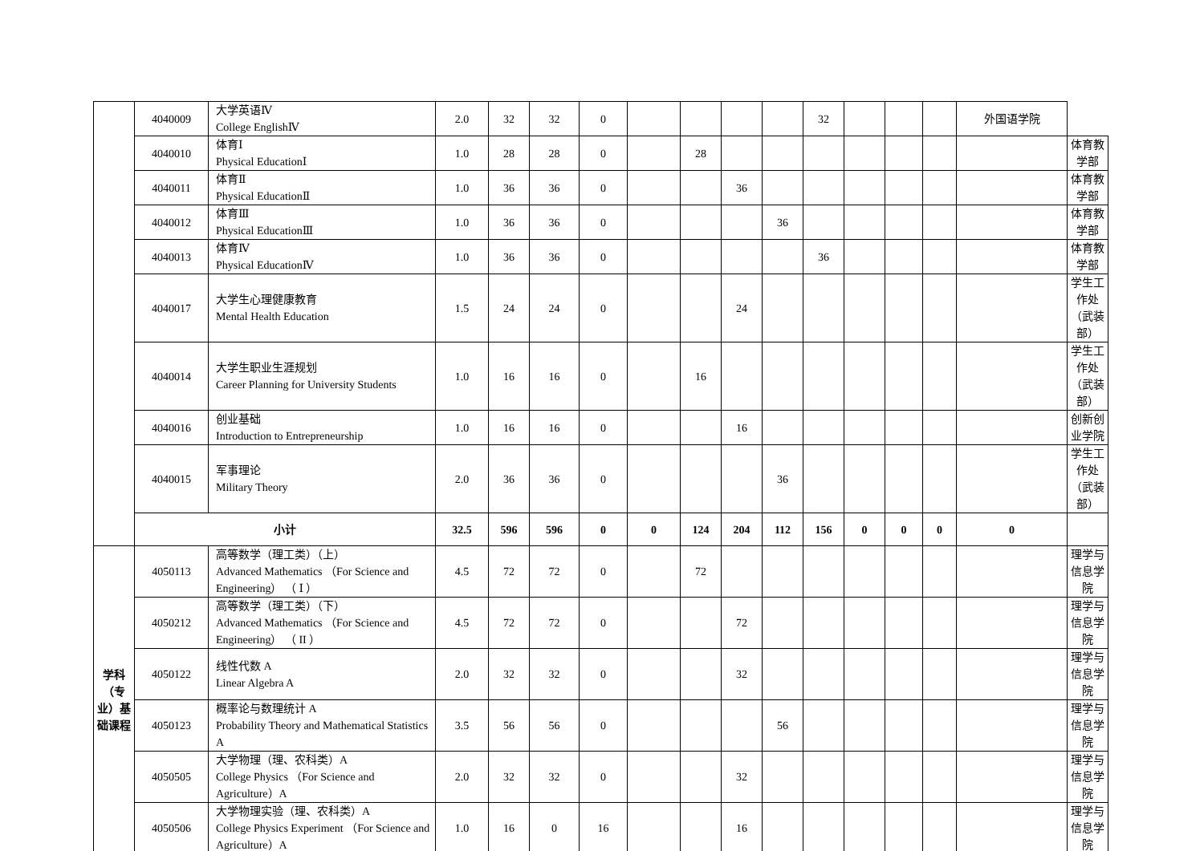| | 4040009 | 大学英语Ⅳ College EnglishⅣ | 2.0 | 32 | 32 | 0 | | | | | 32 | | | | 外国语学院 | |
| | 4040010 | 体育Ⅰ Physical EducationⅠ | 1.0 | 28 | 28 | 0 | | 28 | | | | | | | | 体育教学部 |
| | 4040011 | 体育Ⅱ Physical EducationⅡ | 1.0 | 36 | 36 | 0 | | | 36 | | | | | | | 体育教学部 |
| | 4040012 | 体育Ⅲ Physical EducationⅢ | 1.0 | 36 | 36 | 0 | | | | 36 | | | | | | 体育教学部 |
| | 4040013 | 体育Ⅳ Physical EducationⅣ | 1.0 | 36 | 36 | 0 | | | | | 36 | | | | | 体育教学部 |
| | 4040017 | 大学生心理健康教育 Mental Health Education | 1.5 | 24 | 24 | 0 | | | 24 | | | | | | | 学生工作处（武装部） |
| | 4040014 | 大学生职业生涯规划 Career Planning for University Students | 1.0 | 16 | 16 | 0 | | 16 | | | | | | | | 学生工作处（武装部） |
| | 4040016 | 创业基础 Introduction to Entrepreneurship | 1.0 | 16 | 16 | 0 | | | 16 | | | | | | | 创新创业学院 |
| | 4040015 | 军事理论 Military Theory | 2.0 | 36 | 36 | 0 | | | | 36 | | | | | | 学生工作处（武装部） |
| | 小计 | | 32.5 | 596 | 596 | 0 | 0 | 124 | 204 | 112 | 156 | 0 | 0 | 0 | 0 | |
| 学科（专业）基础课程 | 4050113 | 高等数学（理工类）（上） Advanced Mathematics （For Science and Engineering） （ Ⅰ ） | 4.5 | 72 | 72 | 0 | | 72 | | | | | | | | 理学与信息学院 |
| | 4050212 | 高等数学（理工类）（下） Advanced Mathematics （For Science and Engineering） （ II ） | 4.5 | 72 | 72 | 0 | | | 72 | | | | | | | 理学与信息学院 |
| | 4050122 | 线性代数 A Linear Algebra A | 2.0 | 32 | 32 | 0 | | | 32 | | | | | | | 理学与信息学院 |
| | 4050123 | 概率论与数理统计 A Probability Theory and Mathematical Statistics A | 3.5 | 56 | 56 | 0 | | | | 56 | | | | | | 理学与信息学院 |
| | 4050505 | 大学物理（理、农科类）A College Physics （For Science and Agriculture）A | 2.0 | 32 | 32 | 0 | | | 32 | | | | | | | 理学与信息学院 |
| | 4050506 | 大学物理实验（理、农科类）A College Physics Experiment （For Science and Agriculture）A | 1.0 | 16 | 0 | 16 | | | 16 | | | | | | | 理学与信息学院 |